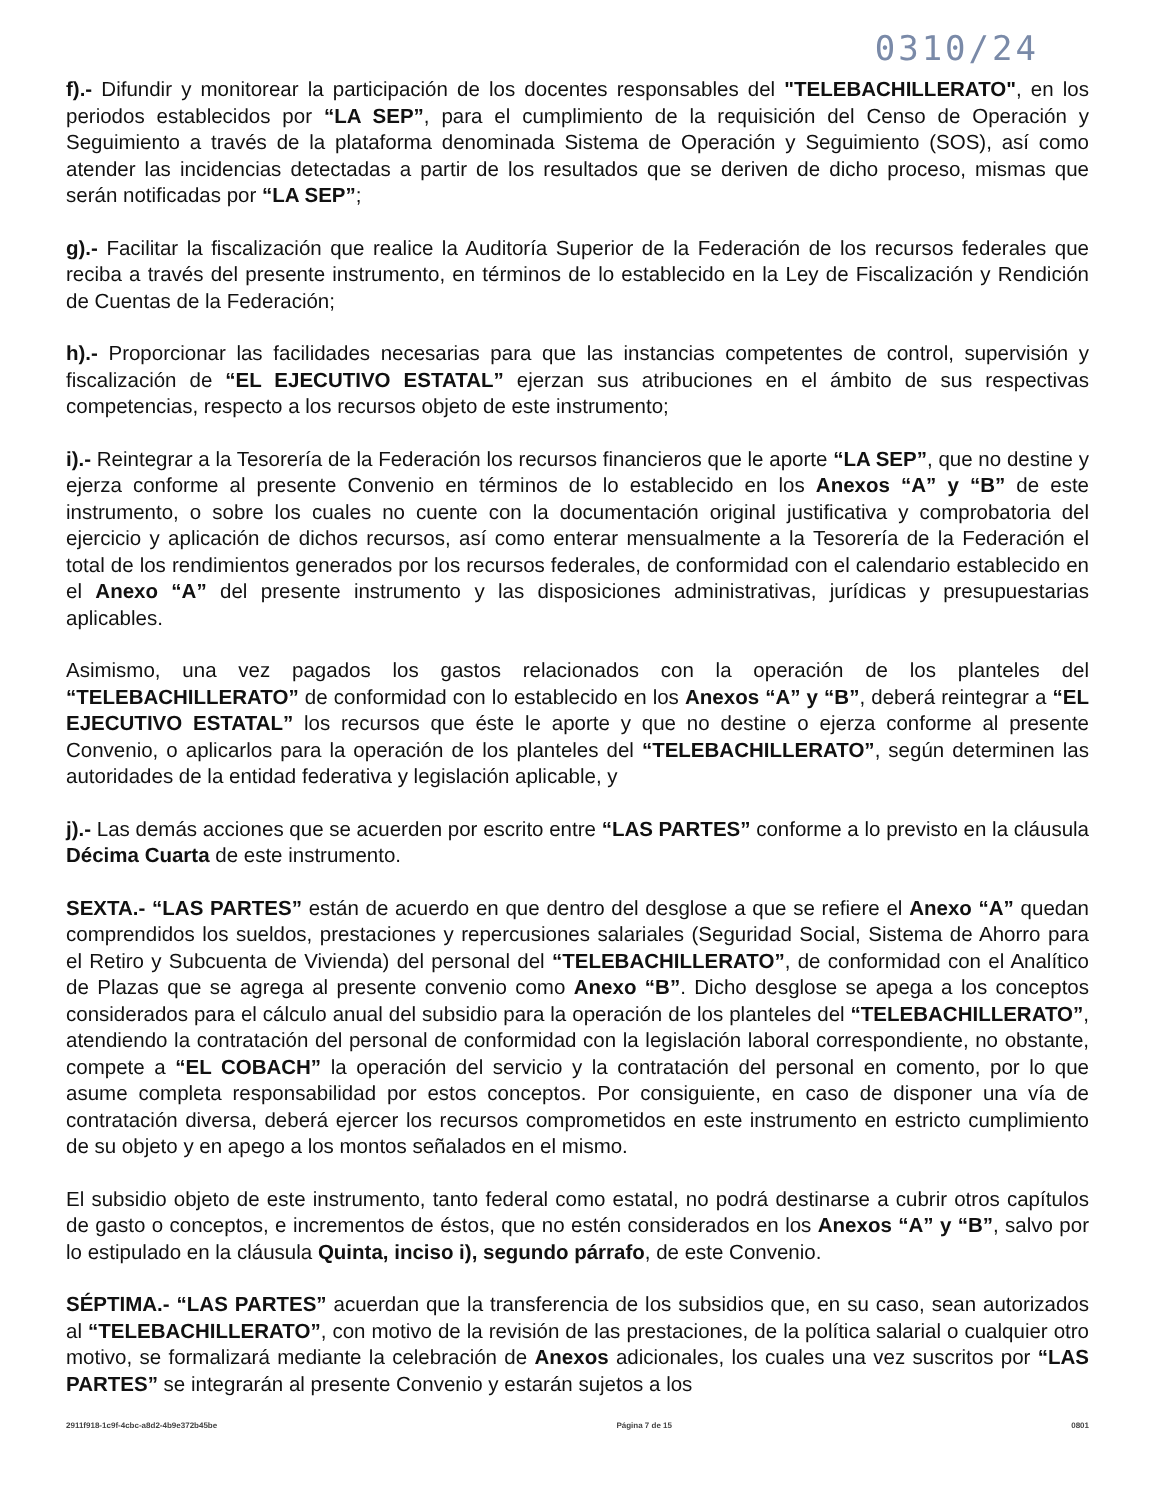0310/24
f).- Difundir y monitorear la participación de los docentes responsables del "TELEBACHILLERATO", en los periodos establecidos por “LA SEP”, para el cumplimiento de la requisición del Censo de Operación y Seguimiento a través de la plataforma denominada Sistema de Operación y Seguimiento (SOS), así como atender las incidencias detectadas a partir de los resultados que se deriven de dicho proceso, mismas que serán notificadas por “LA SEP”;
g).- Facilitar la fiscalización que realice la Auditoría Superior de la Federación de los recursos federales que reciba a través del presente instrumento, en términos de lo establecido en la Ley de Fiscalización y Rendición de Cuentas de la Federación;
h).- Proporcionar las facilidades necesarias para que las instancias competentes de control, supervisión y fiscalización de “EL EJECUTIVO ESTATAL” ejerzan sus atribuciones en el ámbito de sus respectivas competencias, respecto a los recursos objeto de este instrumento;
i).- Reintegrar a la Tesorería de la Federación los recursos financieros que le aporte “LA SEP”, que no destine y ejerza conforme al presente Convenio en términos de lo establecido en los Anexos “A” y “B” de este instrumento, o sobre los cuales no cuente con la documentación original justificativa y comprobatoria del ejercicio y aplicación de dichos recursos, así como enterar mensualmente a la Tesorería de la Federación el total de los rendimientos generados por los recursos federales, de conformidad con el calendario establecido en el Anexo “A” del presente instrumento y las disposiciones administrativas, jurídicas y presupuestarias aplicables.
Asimismo, una vez pagados los gastos relacionados con la operación de los planteles del “TELEBACHILLERATO” de conformidad con lo establecido en los Anexos “A” y “B”, deberá reintegrar a “EL EJECUTIVO ESTATAL” los recursos que éste le aporte y que no destine o ejerza conforme al presente Convenio, o aplicarlos para la operación de los planteles del “TELEBACHILLERATO”, según determinen las autoridades de la entidad federativa y legislación aplicable, y
j).- Las demás acciones que se acuerden por escrito entre “LAS PARTES” conforme a lo previsto en la cláusula Décima Cuarta de este instrumento.
SEXTA.- “LAS PARTES” están de acuerdo en que dentro del desglose a que se refiere el Anexo “A” quedan comprendidos los sueldos, prestaciones y repercusiones salariales (Seguridad Social, Sistema de Ahorro para el Retiro y Subcuenta de Vivienda) del personal del “TELEBACHILLERATO”, de conformidad con el Analítico de Plazas que se agrega al presente convenio como Anexo “B”. Dicho desglose se apega a los conceptos considerados para el cálculo anual del subsidio para la operación de los planteles del “TELEBACHILLERATO”, atendiendo la contratación del personal de conformidad con la legislación laboral correspondiente, no obstante, compete a “EL COBACH” la operación del servicio y la contratación del personal en comento, por lo que asume completa responsabilidad por estos conceptos. Por consiguiente, en caso de disponer una vía de contratación diversa, deberá ejercer los recursos comprometidos en este instrumento en estricto cumplimiento de su objeto y en apego a los montos señalados en el mismo.
El subsidio objeto de este instrumento, tanto federal como estatal, no podrá destinarse a cubrir otros capítulos de gasto o conceptos, e incrementos de éstos, que no estén considerados en los Anexos “A” y “B”, salvo por lo estipulado en la cláusula Quinta, inciso i), segundo párrafo, de este Convenio.
SÉPTIMA.- “LAS PARTES” acuerdan que la transferencia de los subsidios que, en su caso, sean autorizados al “TELEBACHILLERATO”, con motivo de la revisión de las prestaciones, de la política salarial o cualquier otro motivo, se formalizará mediante la celebración de Anexos adicionales, los cuales una vez suscritos por “LAS PARTES” se integrarán al presente Convenio y estarán sujetos a los
2911f918-1c9f-4cbc-a8d2-4b9e372b45be Página 7 de 15 0801